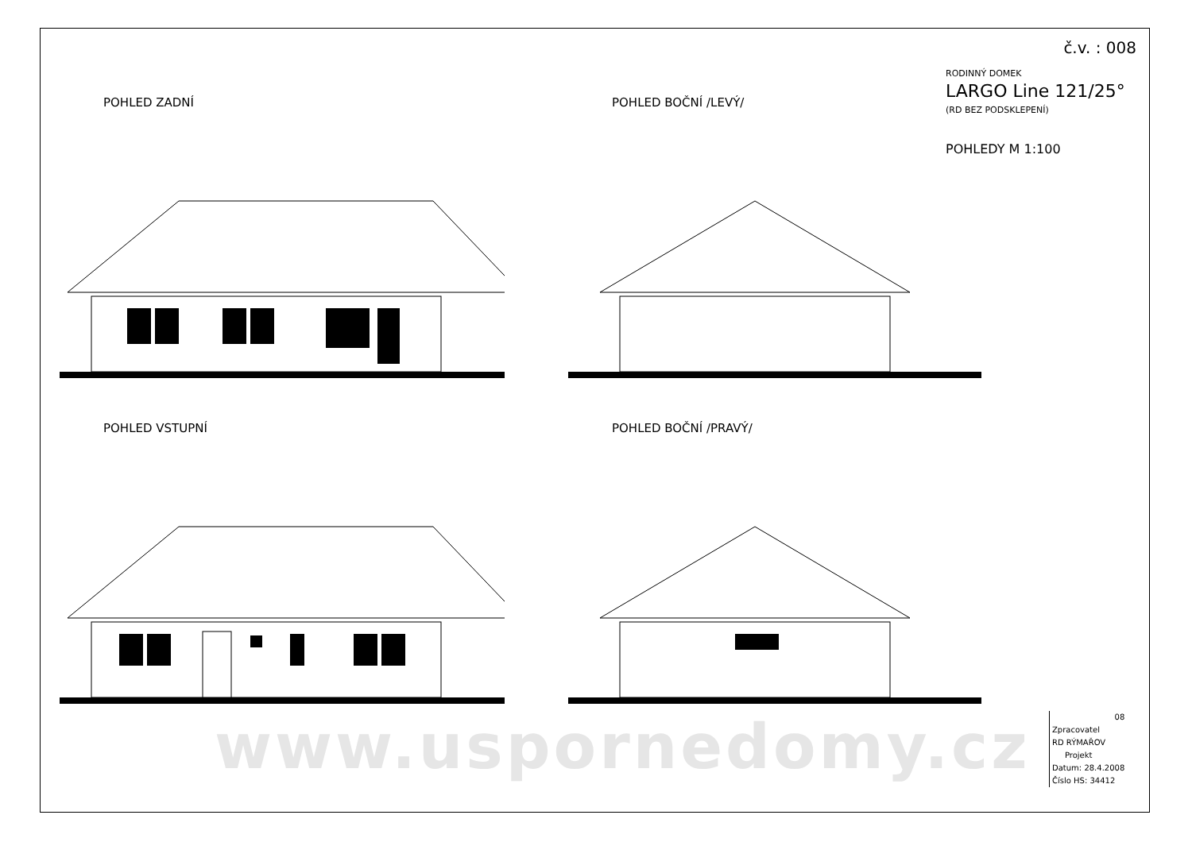www.usporne­domy.cz
č.v. : 008
RODINNÝ DOMEK
LARGO Line 121/25°
(RD BEZ PODSKLEPENÍ)
POHLEDY M 1:100
POHLED ZADNÍ
POHLED BOČNÍ /LEVÝ/
POHLED VSTUPNÍ
POHLED BOČNÍ /PRAVÝ/
08
Zpracovatel
RD RÝMAŘOV
Projekt
Datum: 28.4.2008
Číslo HS: 34412